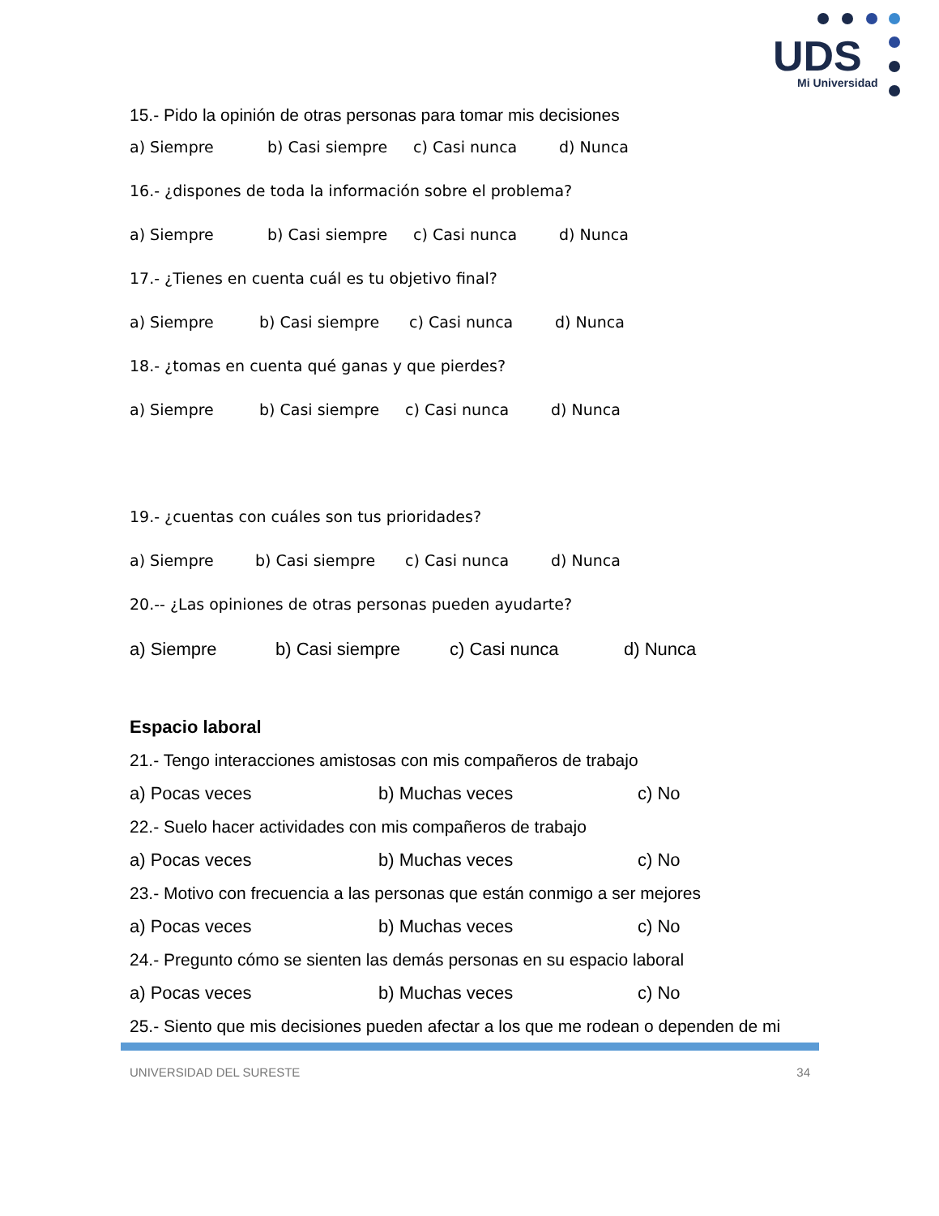UDS
Mi Universidad
15.- Pido la opinión de otras personas para tomar mis decisiones
a) Siempre b) Casi siempre c) Casi nunca d) Nunca
16.- ¿dispones de toda la información sobre el problema?
a) Siempre b) Casi siempre c) Casi nunca d) Nunca
17.- ¿Tienes en cuenta cuál es tu objetivo final?
a) Siempre b) Casi siempre c) Casi nunca d) Nunca
18.- ¿tomas en cuenta qué ganas y que pierdes?
a) Siempre b) Casi siempre c) Casi nunca d) Nunca
19.- ¿cuentas con cuáles son tus prioridades?
a) Siempre b) Casi siempre c) Casi nunca d) Nunca
20.-- ¿Las opiniones de otras personas pueden ayudarte?
a) Siempre b) Casi siempre c) Casi nunca d) Nunca
Espacio laboral
21.- Tengo interacciones amistosas con mis compañeros de trabajo
a) Pocas veces b) Muchas veces c) No
22.- Suelo hacer actividades con mis compañeros de trabajo
a) Pocas veces b) Muchas veces c) No
23.- Motivo con frecuencia a las personas que están conmigo a ser mejores
a) Pocas veces b) Muchas veces c) No
24.- Pregunto cómo se sienten las demás personas en su espacio laboral
a) Pocas veces b) Muchas veces c) No
25.- Siento que mis decisiones pueden afectar a los que me rodean o dependen de mi
UNIVERSIDAD DEL SURESTE 34